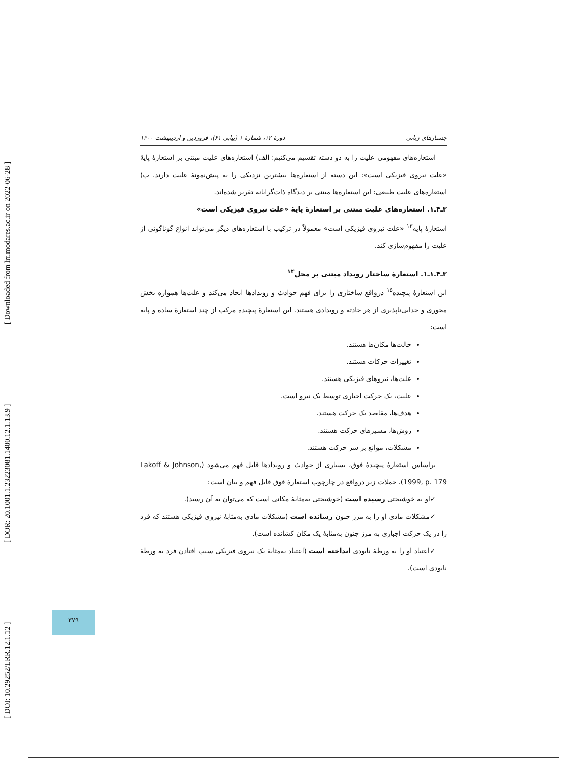[ DOI: 10.29252/LRR.12.1.12 ] [ DOR: 20.1001.1.23223081.1400.12.1.13.9 ] [ Downloaded from lrr.modares.ac.ir on 2022-06-28 ]
جستارهای زبانی دورهٔ ۱۲، شمارهٔ ۱ (پیاپی ۶۱)، فروردین و اردیبهشت ۱۴۰۰
استعاره‌های مفهومی علیت را به دو دسته تقسیم می‌کنیم: الف) استعاره‌های علیت مبتنی بر استعارهٔ پایهٔ «علت نیروی فیزیکی است»: این دسته از استعاره‌ها بیشترین نزدیکی را به پیش‌نمونهٔ علیت دارند. ب) استعاره‌های علیت طبیعی: این استعاره‌ها مبتنی بر دیدگاه ذات‌گرایانه تقریر شده‌اند.
۳ـ۴ـ۱. استعاره‌های علیت مبتنی بر استعارهٔ پایهٔ «علت نیروی فیزیکی است»
استعارهٔ پایه<sup>۱۳</sup> «علت نیروی فیزیکی است» معمولاً در ترکیب با استعاره‌های دیگر می‌تواند انواع گوناگونی از علیت را مفهوم‌سازی کند.
۳ـ۴ـ۱ـ۱. استعارهٔ ساختار رویداد مبتنی بر محل<sup>۱۴</sup>
این استعارهٔ پیچیده<sup>۱۵</sup> درواقع ساختاری را برای فهم حوادث و رویدادها ایجاد می‌کند و علت‌ها همواره بخش محوری و جدایی‌ناپذیری از هر حادثه و رویدادی هستند. این استعارهٔ پیچیده مرکب از چند استعارهٔ ساده و پایه است:
حالت‌ها مکان‌ها هستند.
تغییرات حرکات هستند.
علت‌ها، نیروهای فیزیکی هستند.
علیت، یک حرکت اجباری توسط یک نیرو است.
هدف‌ها، مقاصد یک حرکت هستند.
روش‌ها، مسیرهای حرکت هستند.
مشکلات، موانع بر سر حرکت هستند.
براساس استعارهٔ پیچیدهٔ فوق، بسیاری از حوادث و رویدادها قابل فهم می‌شود (Lakoff & Johnson, 1999, p. 179). جملات زیر درواقع در چارچوب استعارهٔ فوق قابل فهم و بیان است:
✓او به خوشبختی رسیده است (خوشبختی به‌مثابهٔ مکانی است که می‌توان به آن رسید).
✓مشکلات مادی او را به مرز جنون رسانده است (مشکلات مادی به‌مثابهٔ نیروی فیزیکی هستند که فرد را در یک حرکت اجباری به مرز جنون به‌مثابهٔ یک مکان کشانده است).
✓اعتیاد او را به ورطهٔ نابودی انداخته است (اعتیاد به‌مثابهٔ یک نیروی فیزیکی سبب افتادن فرد به ورطهٔ نابودی است).
۳۷۹